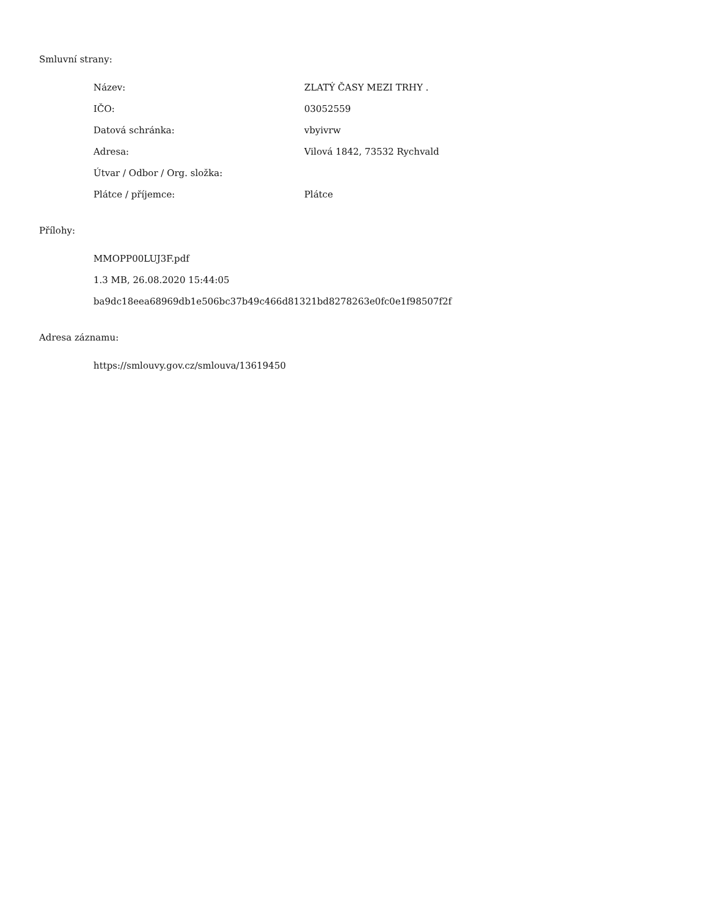Smluvní strany:
| Název: | ZLATÝ ČASY MEZI TRHY . |
| IČO: | 03052559 |
| Datová schránka: | vbyivrw |
| Adresa: | Vilová 1842, 73532 Rychvald |
| Útvar / Odbor / Org. složka: | |
| Plátce / příjemce: | Plátce |
Přílohy:
MMOPP00LUJ3F.pdf
1.3 MB, 26.08.2020 15:44:05
ba9dc18eea68969db1e506bc37b49c466d81321bd8278263e0fc0e1f98507f2f
Adresa záznamu:
https://smlouvy.gov.cz/smlouva/13619450